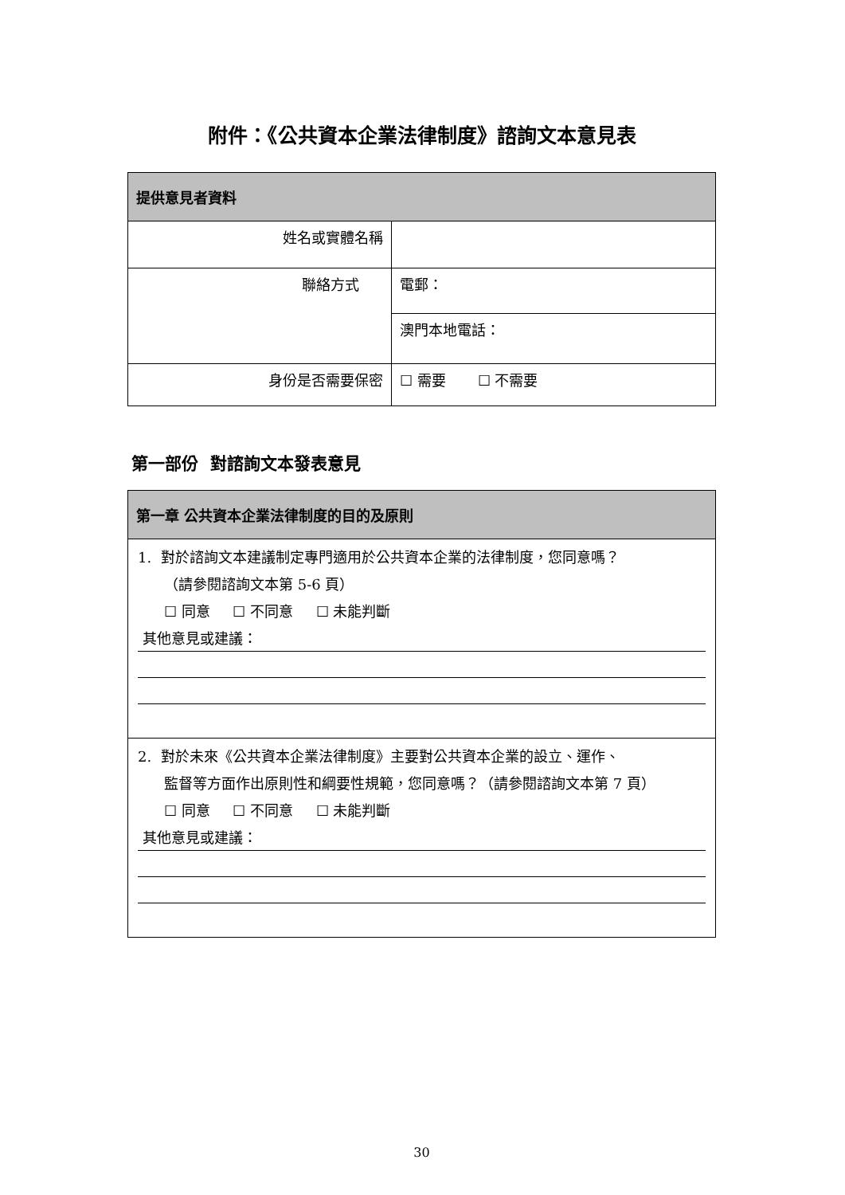附件：《公共資本企業法律制度》諮詢文本意見表
| 提供意見者資料 | |
| 姓名或實體名稱 | |
| 聯絡方式 | 電郵： |
| | 澳門本地電話： |
| 身份是否需要保密 | ☐ 需要 ☐ 不需要 |
第一部份 對諮詢文本發表意見
| 第一章 公共資本企業法律制度的目的及原則 |
| 1. 對於諮詢文本建議制定專門適用於公共資本企業的法律制度，您同意嗎？ （請參閱諮詢文本第 5-6 頁） ☐ 同意 ☐ 不同意 ☐ 未能判斷 其他意見或建議： |
| 2. 對於未來《公共資本企業法律制度》主要對公共資本企業的設立、運作、 監督等方面作出原則性和綱要性規範，您同意嗎？（請參閱諮詢文本第 7 頁） ☐ 同意 ☐ 不同意 ☐ 未能判斷 其他意見或建議： |
30